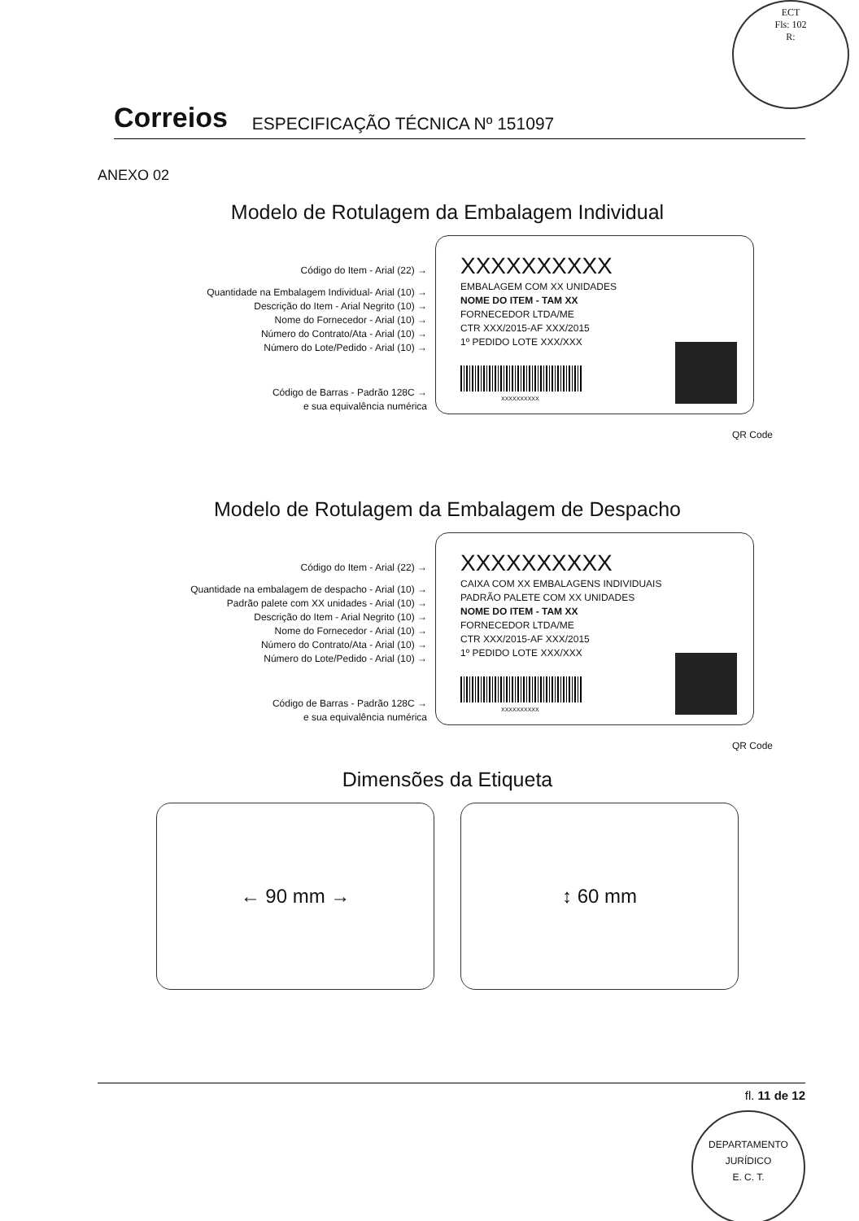ECT
Fls: 102
R:
Correios ESPECIFICAÇÃO TÉCNICA Nº 151097
ANEXO 02
Modelo de Rotulagem da Embalagem Individual
Código do Item - Arial (22) →
Quantidade na Embalagem Individual- Arial (10) →
Descrição do Item - Arial Negrito (10) →
Nome do Fornecedor - Arial (10) →
Número do Contrato/Ata - Arial (10) →
Número do Lote/Pedido - Arial (10) →
Código de Barras - Padrão 128C →
e sua equivalência numérica
XXXXXXXXXX
EMBALAGEM COM XX UNIDADES
NOME DO ITEM - TAM XX
FORNECEDOR LTDA/ME
CTR XXX/2015-AF XXX/2015
1º PEDIDO LOTE XXX/XXX
XXXXXXXXXX
QR Code
Modelo de Rotulagem da Embalagem de Despacho
Código do Item - Arial (22) →
Quantidade na embalagem de despacho - Arial (10) →
Padrão palete com XX unidades - Arial (10) →
Descrição do Item - Arial Negrito (10) →
Nome do Fornecedor - Arial (10) →
Número do Contrato/Ata - Arial (10) →
Número do Lote/Pedido - Arial (10) →
Código de Barras - Padrão 128C →
e sua equivalência numérica
XXXXXXXXXX
CAIXA COM XX EMBALAGENS INDIVIDUAIS
PADRÃO PALETE COM XX UNIDADES
NOME DO ITEM - TAM XX
FORNECEDOR LTDA/ME
CTR XXX/2015-AF XXX/2015
1º PEDIDO LOTE XXX/XXX
XXXXXXXXXX
QR Code
Dimensões da Etiqueta
← 90 mm → ↕ 60 mm
fl. 11 de 12
DEPARTAMENTO JURÍDICO
E. C. T.